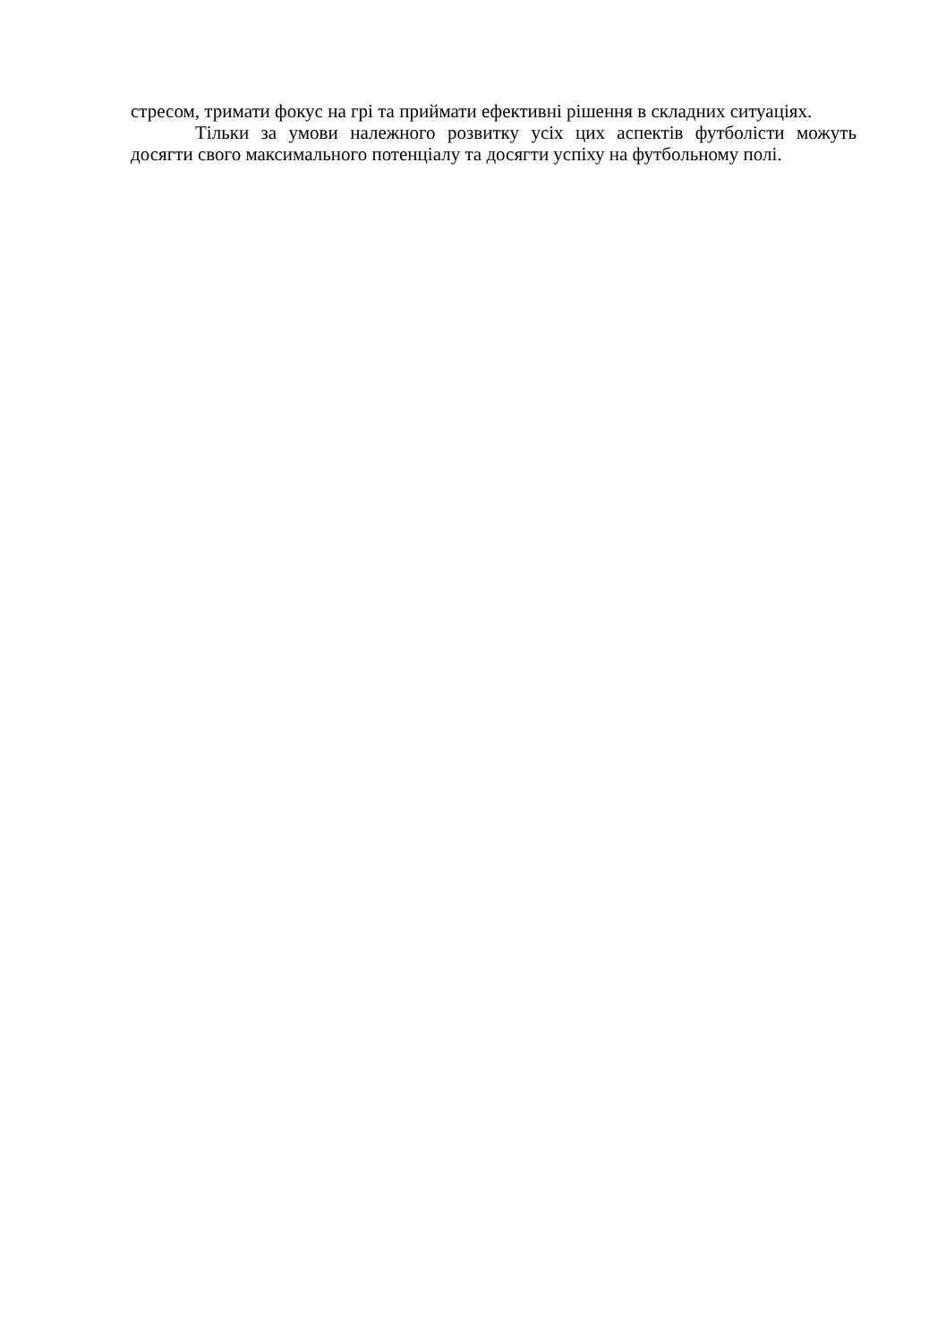стресом, тримати фокус на грі та приймати ефективні рішення в складних ситуаціях.
Тільки за умови належного розвитку усіх цих аспектів футболісти можуть досягти свого максимального потенціалу та досягти успіху на футбольному полі.